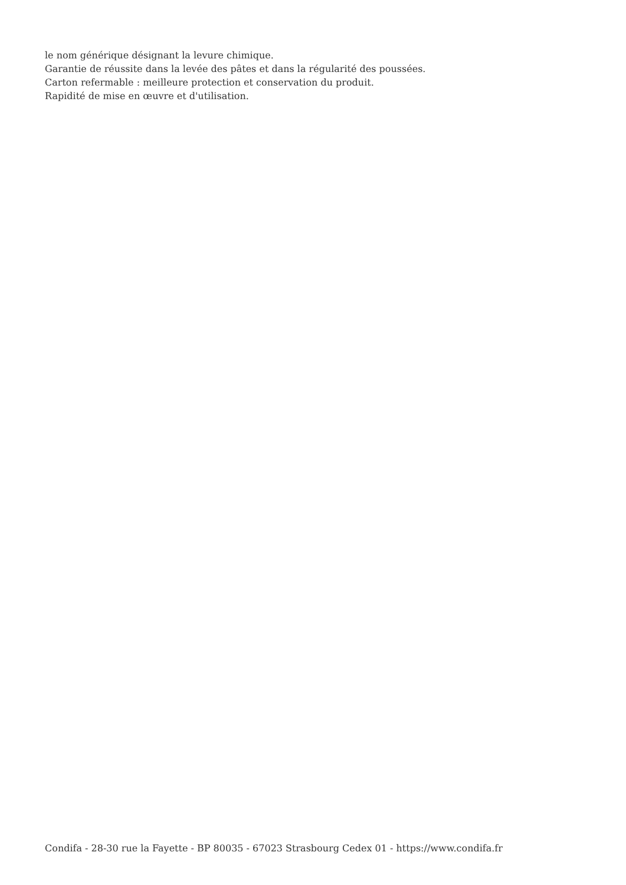le nom générique désignant la levure chimique.
Garantie de réussite dans la levée des pâtes et dans la régularité des poussées.
Carton refermable : meilleure protection et conservation du produit.
Rapidité de mise en œuvre et d'utilisation.
Condifa - 28-30 rue la Fayette - BP 80035 - 67023 Strasbourg Cedex 01 - https://www.condifa.fr